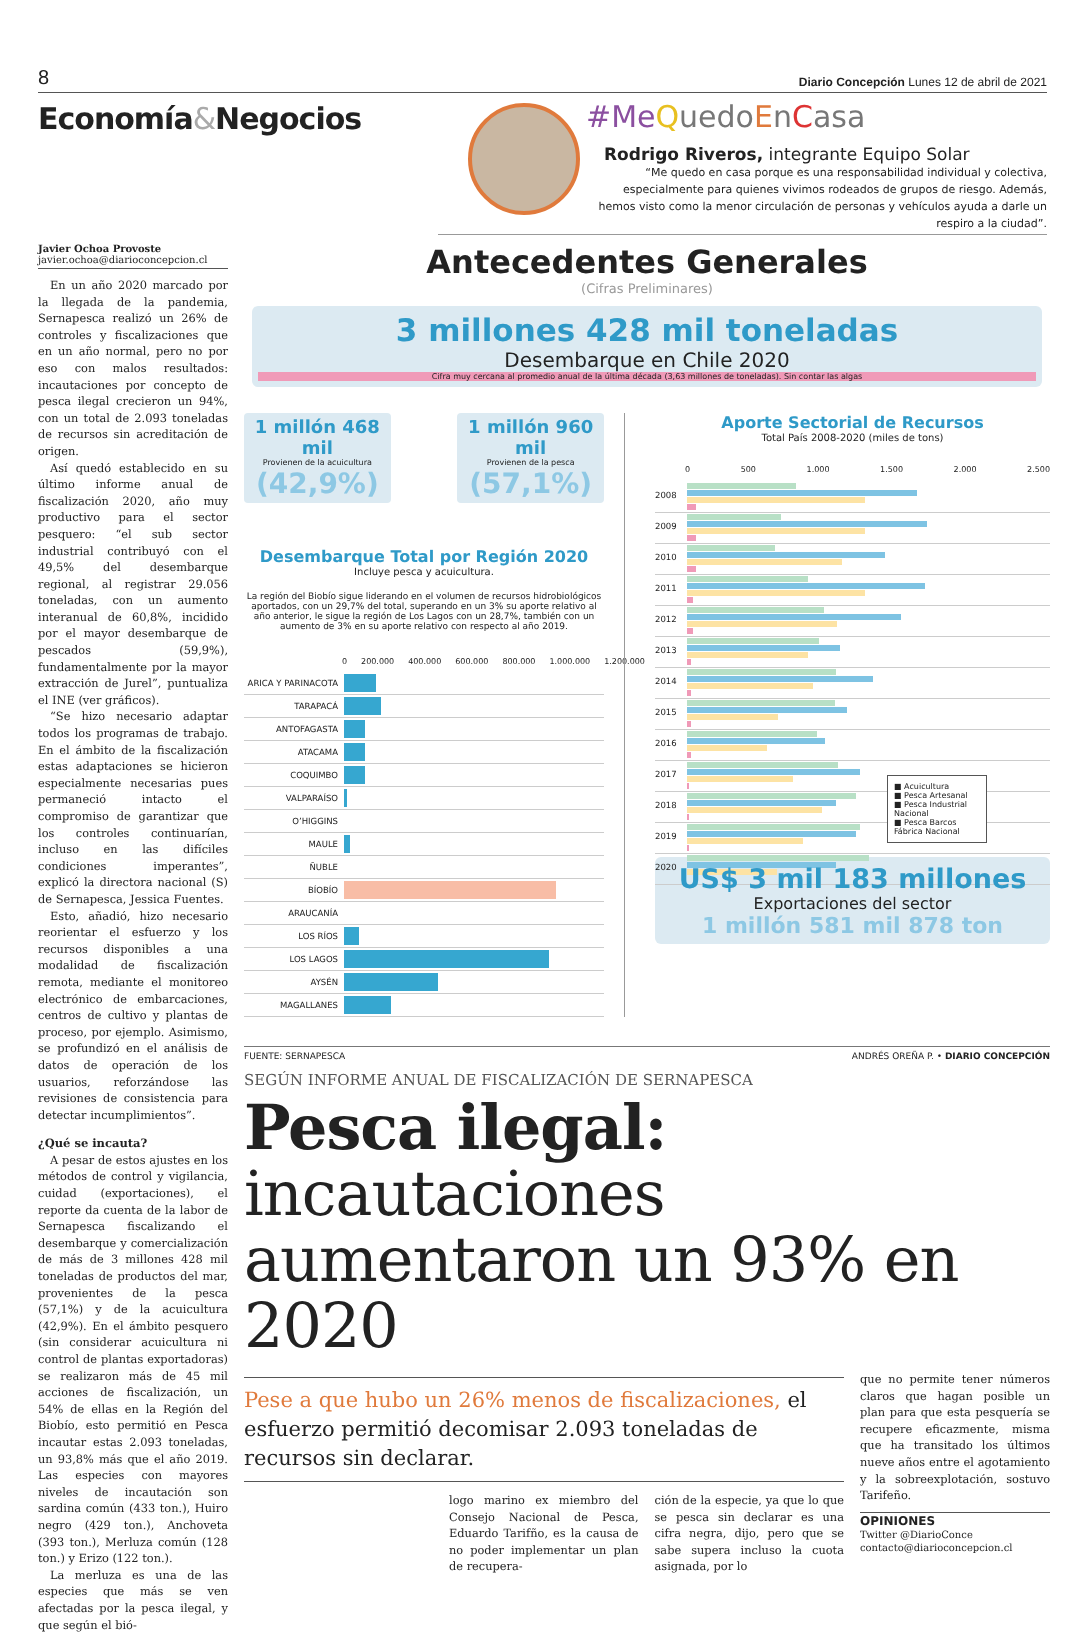8 Diario Concepción Lunes 12 de abril de 2021
Economía&Negocios #Me QuedoEnCasa
Rodrigo Riveros, integrante Equipo Solar
“Me quedo en casa porque es una responsabilidad individual y colectiva, especialmente para quienes vivimos rodeados de grupos de riesgo. Además, hemos visto como la menor circulación de personas y vehículos ayuda a darle un respiro a la ciudad”.
Javier Ochoa Provoste
javier.ochoa@diarioconcepcion.cl
En un año 2020 marcado por la llegada de la pandemia, Sernapesca realizó un 26% de controles y fiscalizaciones que en un año normal, pero no por eso con malos resultados: incautaciones por concepto de pesca ilegal crecieron un 94%, con un total de 2.093 toneladas de recursos sin acreditación de origen.
Así quedó establecido en su último informe anual de fiscalización 2020, año muy productivo para el sector pesquero: “el sub sector industrial contribuyó con el 49,5% del desembarque regional, al registrar 29.056 toneladas, con un aumento interanual de 60,8%, incidido por el mayor desembarque de pescados (59,9%), fundamentalmente por la mayor extracción de Jurel”, puntualiza el INE (ver gráficos).
“Se hizo necesario adaptar todos los programas de trabajo. En el ámbito de la fiscalización estas adaptaciones se hicieron especialmente necesarias pues permaneció intacto el compromiso de garantizar que los controles continuarían, incluso en las difíciles condiciones imperantes”, explicó la directora nacional (S) de Sernapesca, Jessica Fuentes.
Esto, añadió, hizo necesario reorientar el esfuerzo y los recursos disponibles a una modalidad de fiscalización remota, mediante el monitoreo electrónico de embarcaciones, centros de cultivo y plantas de proceso, por ejemplo. Asimismo, se profundizó en el análisis de datos de operación de los usuarios, reforzándose las revisiones de consistencia para detectar incumplimientos”.
¿Qué se incauta?
A pesar de estos ajustes en los métodos de control y vigilancia, cuidad (exportaciones), el reporte da cuenta de la labor de Sernapesca fiscalizando el desembarque y comercialización de más de 3 millones 428 mil toneladas de productos del mar, provenientes de la pesca (57,1%) y de la acuicultura (42,9%). En el ámbito pesquero (sin considerar acuicultura ni control de plantas exportadoras) se realizaron más de 45 mil acciones de fiscalización, un 54% de ellas en la Región del Biobío, esto permitió en Pesca incautar estas 2.093 toneladas, un 93,8% más que el año 2019. Las especies con mayores niveles de incautación son sardina común (433 ton.), Huiro negro (429 ton.), Anchoveta (393 ton.), Merluza común (128 ton.) y Erizo (122 ton.).
La merluza es una de las especies que más se ven afectadas por la pesca ilegal, y que según el bió-
Antecedentes Generales
(Cifras Preliminares)
3 millones 428 mil toneladas
Desembarque en Chile 2020
Cifra muy cercana al promedio anual de la última década (3,63 millones de toneladas). Sin contar las algas
1 millón 468 mil
Provienen de la acuicultura
(42,9%)
1 millón 960 mil
Provienen de la pesca
(57,1%)
Desembarque Total por Región 2020
Incluye pesca y acuicultura.
La región del Biobío sigue liderando en el volumen de recursos hidrobiológicos aportados, con un 29,7% del total, superando en un 3% su aporte relativo al año anterior, le sigue la región de Los Lagos con un 28,7%, también con un aumento de 3% en su aporte relativo con respecto al año 2019.
0 200.000 400.000 600.000 800.000 1.000.000 1.200.000
ARICA Y PARINACOTA
TARAPACÁ
ANTOFAGASTA
ATACAMA
COQUIMBO
VALPARAÍSO
O’HIGGINS
MAULE
ÑUBLE
BÍOBÍO
ARAUCANÍA
LOS RÍOS
LOS LAGOS
AYSÉN
MAGALLANES
Aporte Sectorial de Recursos
Total País 2008-2020 (miles de tons)
0 500 1.000 1.500 2.000 2.500
2008
2009
2010
2011
2012
2013
2014
2015
2016
2017
2018
2019
2020
■ Acuicultura
■ Pesca Artesanal
■ Pesca Industrial Nacional
■ Pesca Barcos Fábrica Nacional
US$ 3 mil 183 millones
Exportaciones del sector
1 millón 581 mil 878 ton
FUENTE: SERNAPESCA ANDRÉS OREÑA P. • DIARIO CONCEPCIÓN
SEGÚN INFORME ANUAL DE FISCALIZACIÓN DE SERNAPESCA
Pesca ilegal: incautaciones aumentaron un 93% en 2020
Pese a que hubo un 26% menos de fiscalizaciones, el esfuerzo permitió decomisar 2.093 toneladas de recursos sin declarar.
logo marino ex miembro del Consejo Nacional de Pesca, Eduardo Tarifño, es la causa de no poder implementar un plan de recupera-
ción de la especie, ya que lo que se pesca sin declarar es una cifra negra, dijo, pero que se sabe supera incluso la cuota asignada, por lo
que no permite tener números claros que hagan posible un plan para que esta pesquería se recupere eficazmente, misma que ha transitado los últimos nueve años entre el agotamiento y la sobreexplotación, sostuvo Tarifeño.
OPINIONES
Twitter @DiarioConce
contacto@diarioconcepcion.cl